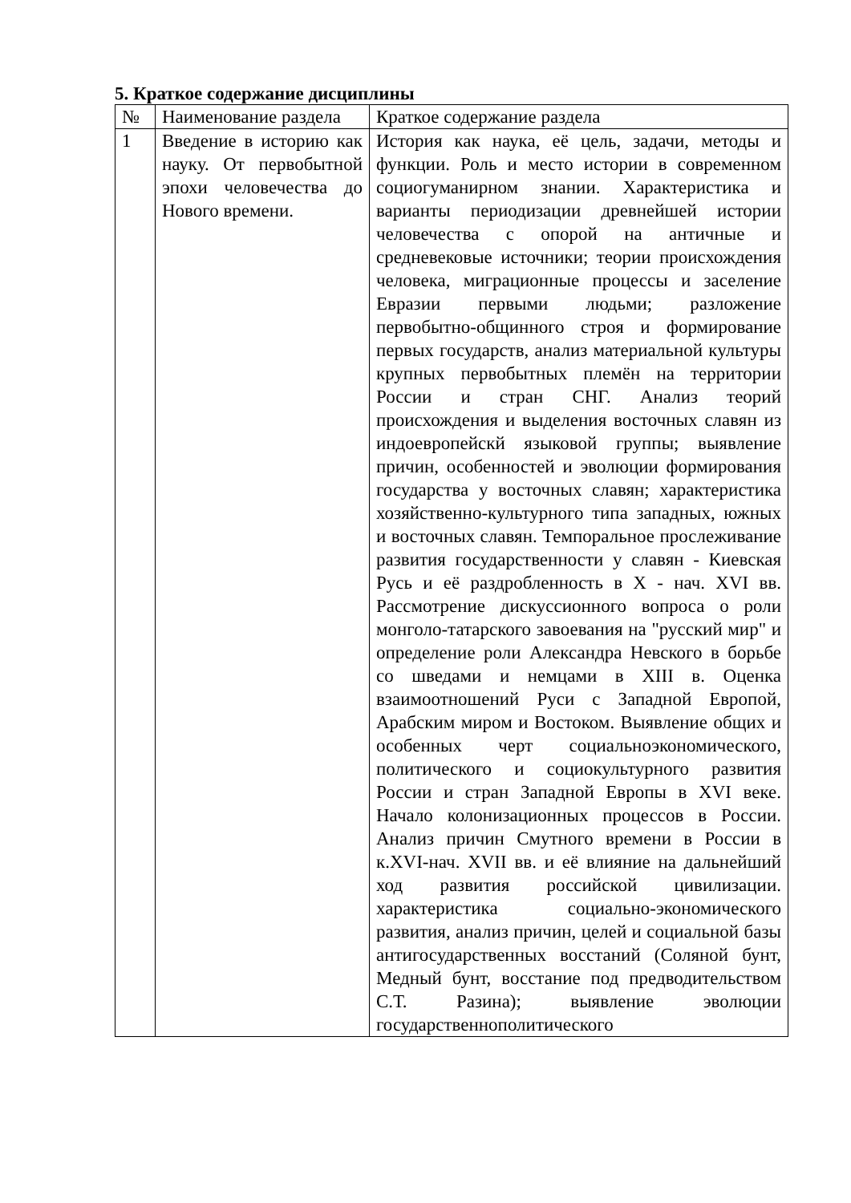5. Краткое содержание дисциплины
| № | Наименование раздела | Краткое содержание раздела |
| 1 | Введение в историю как науку. От первобытной эпохи человечества до Нового времени. | История как наука, её цель, задачи, методы и функции. Роль и место истории в современном социогуманирном знании. Характеристика и варианты периодизации древнейшей истории человечества с опорой на античные и средневековые источники; теории происхождения человека, миграционные процессы и заселение Евразии первыми людьми; разложение первобытно-общинного строя и формирование первых государств, анализ материальной культуры крупных первобытных племён на территории России и стран СНГ. Анализ теорий происхождения и выделения восточных славян из индоевропейскй языковой группы; выявление причин, особенностей и эволюции формирования государства у восточных славян; характеристика хозяйственно-культурного типа западных, южных и восточных славян. Темпоральное прослеживание развития государственности у славян - Киевская Русь и её раздробленность в X - нач. XVI вв. Рассмотрение дискуссионного вопроса о роли монголо-татарского завоевания на "русский мир" и определение роли Александра Невского в борьбе со шведами и немцами в XIII в. Оценка взаимоотношений Руси с Западной Европой, Арабским миром и Востоком. Выявление общих и особенных черт социальноэкономического, политического и социокультурного развития России и стран Западной Европы в XVI веке. Начало колонизационных процессов в России. Анализ причин Смутного времени в России в к.XVI-нач. XVII вв. и её влияние на дальнейший ход развития российской цивилизации. характеристика социально-экономического развития, анализ причин, целей и социальной базы антигосударственных восстаний (Соляной бунт, Медный бунт, восстание под предводительством С.Т. Разина); выявление эволюции государственнополитического |